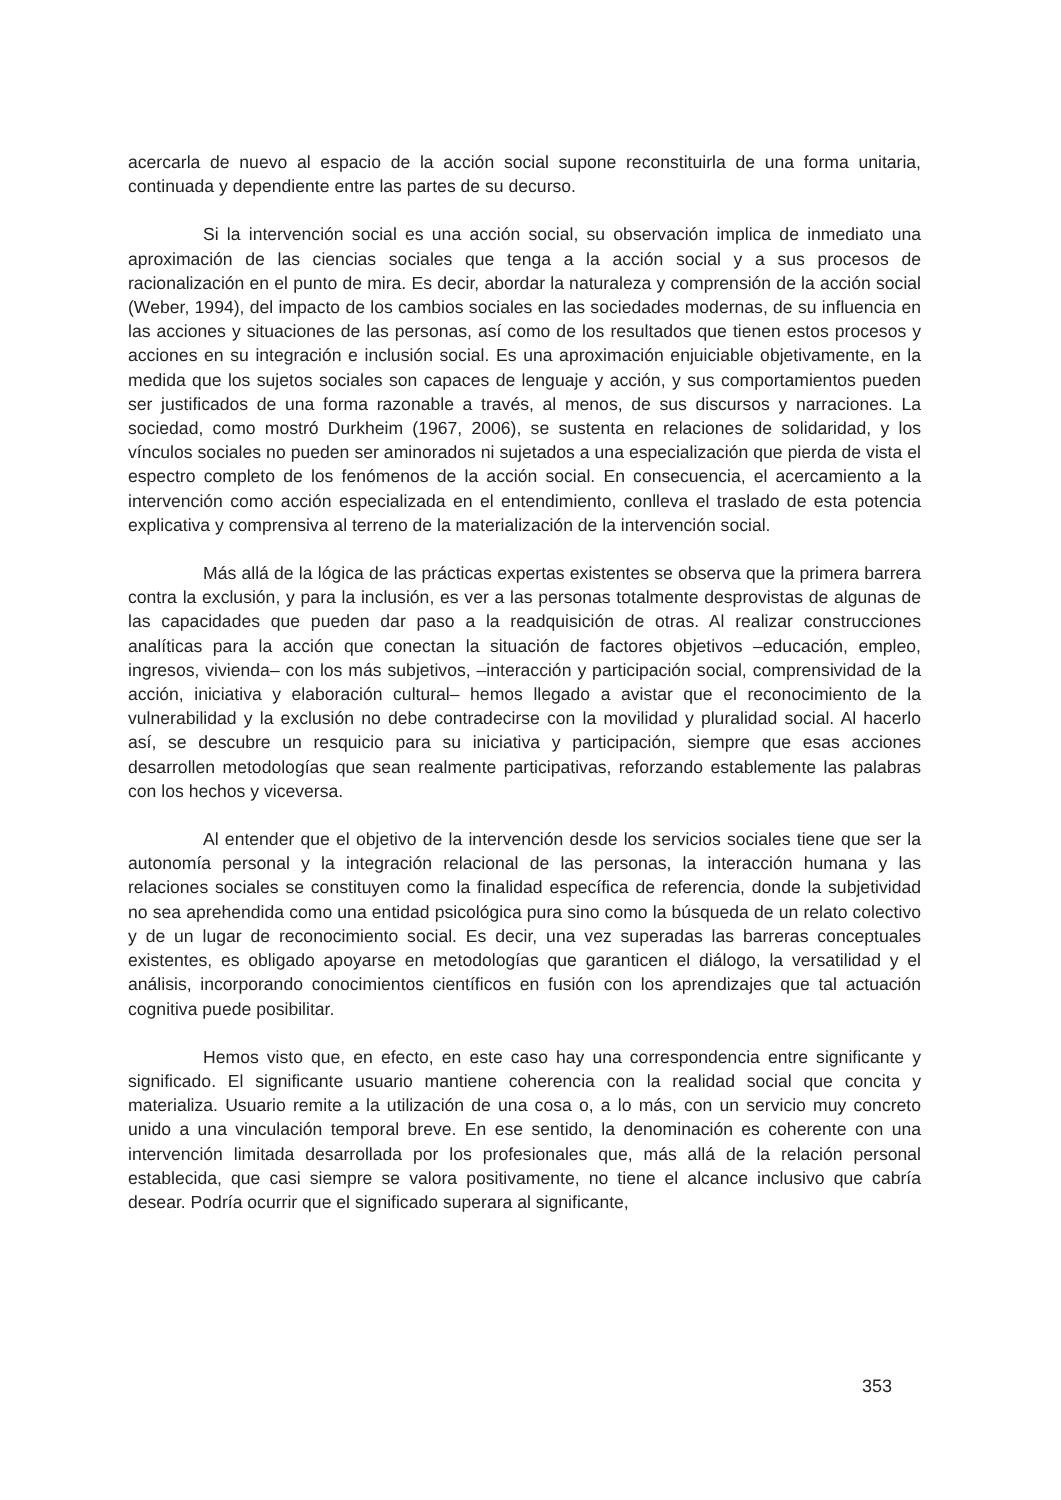acercarla de nuevo al espacio de la acción social supone reconstituirla de una forma unitaria, continuada y dependiente entre las partes de su decurso.
Si la intervención social es una acción social, su observación implica de inmediato una aproximación de las ciencias sociales que tenga a la acción social y a sus procesos de racionalización en el punto de mira. Es decir, abordar la naturaleza y comprensión de la acción social (Weber, 1994), del impacto de los cambios sociales en las sociedades modernas, de su influencia en las acciones y situaciones de las personas, así como de los resultados que tienen estos procesos y acciones en su integración e inclusión social. Es una aproximación enjuiciable objetivamente, en la medida que los sujetos sociales son capaces de lenguaje y acción, y sus comportamientos pueden ser justificados de una forma razonable a través, al menos, de sus discursos y narraciones. La sociedad, como mostró Durkheim (1967, 2006), se sustenta en relaciones de solidaridad, y los vínculos sociales no pueden ser aminorados ni sujetados a una especialización que pierda de vista el espectro completo de los fenómenos de la acción social. En consecuencia, el acercamiento a la intervención como acción especializada en el entendimiento, conlleva el traslado de esta potencia explicativa y comprensiva al terreno de la materialización de la intervención social.
Más allá de la lógica de las prácticas expertas existentes se observa que la primera barrera contra la exclusión, y para la inclusión, es ver a las personas totalmente desprovistas de algunas de las capacidades que pueden dar paso a la readquisición de otras. Al realizar construcciones analíticas para la acción que conectan la situación de factores objetivos –educación, empleo, ingresos, vivienda– con los más subjetivos, –interacción y participación social, comprensividad de la acción, iniciativa y elaboración cultural– hemos llegado a avistar que el reconocimiento de la vulnerabilidad y la exclusión no debe contradecirse con la movilidad y pluralidad social. Al hacerlo así, se descubre un resquicio para su iniciativa y participación, siempre que esas acciones desarrollen metodologías que sean realmente participativas, reforzando establemente las palabras con los hechos y viceversa.
Al entender que el objetivo de la intervención desde los servicios sociales tiene que ser la autonomía personal y la integración relacional de las personas, la interacción humana y las relaciones sociales se constituyen como la finalidad específica de referencia, donde la subjetividad no sea aprehendida como una entidad psicológica pura sino como la búsqueda de un relato colectivo y de un lugar de reconocimiento social. Es decir, una vez superadas las barreras conceptuales existentes, es obligado apoyarse en metodologías que garanticen el diálogo, la versatilidad y el análisis, incorporando conocimientos científicos en fusión con los aprendizajes que tal actuación cognitiva puede posibilitar.
Hemos visto que, en efecto, en este caso hay una correspondencia entre significante y significado. El significante usuario mantiene coherencia con la realidad social que concita y materializa. Usuario remite a la utilización de una cosa o, a lo más, con un servicio muy concreto unido a una vinculación temporal breve. En ese sentido, la denominación es coherente con una intervención limitada desarrollada por los profesionales que, más allá de la relación personal establecida, que casi siempre se valora positivamente, no tiene el alcance inclusivo que cabría desear. Podría ocurrir que el significado superara al significante,
353